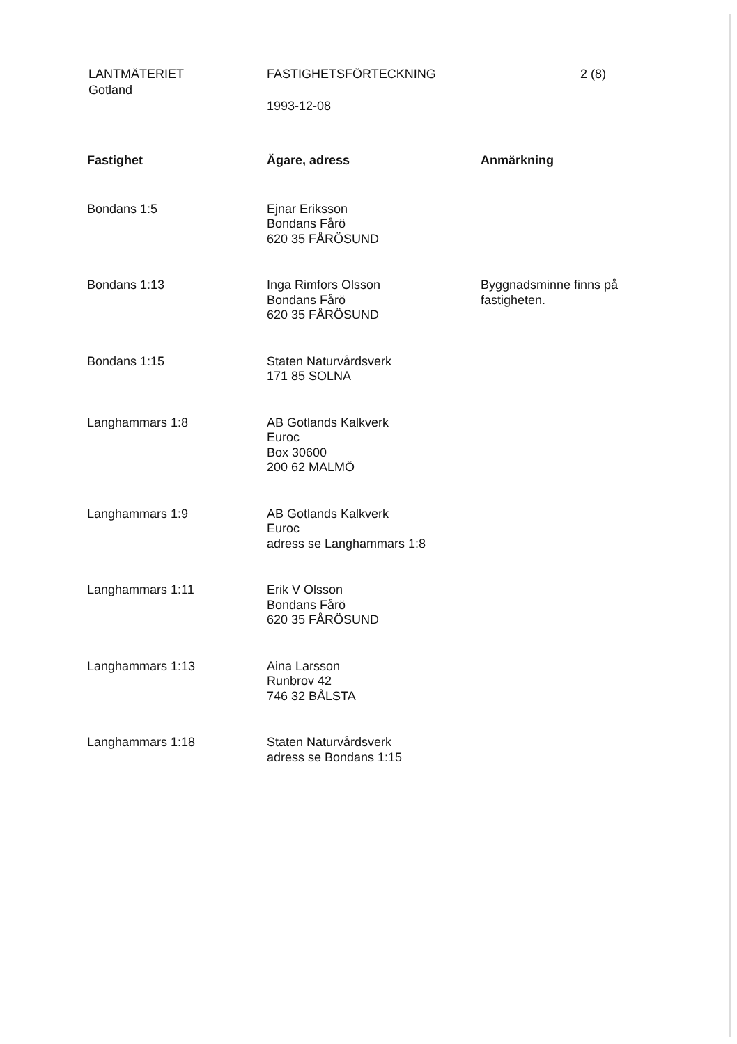LANTMÄTERIET
Gotland
FASTIGHETSFÖRTECKNING
1993-12-08
2 (8)
| Fastighet | Ägare, adress | Anmärkning |
| --- | --- | --- |
| Bondans 1:5 | Ejnar Eriksson Bondans Fårö 620 35 FÅRÖSUND | |
| Bondans 1:13 | Inga Rimfors Olsson Bondans Fårö 620 35 FÅRÖSUND | Byggnadsminne finns på fastigheten. |
| Bondans 1:15 | Staten Naturvårdsverk 171 85 SOLNA | |
| Langhammars 1:8 | AB Gotlands Kalkverk Euroc Box 30600 200 62 MALMÖ | |
| Langhammars 1:9 | AB Gotlands Kalkverk Euroc adress se Langhammars 1:8 | |
| Langhammars 1:11 | Erik V Olsson Bondans Fårö 620 35 FÅRÖSUND | |
| Langhammars 1:13 | Aina Larsson Runbrov 42 746 32 BÅLSTA | |
| Langhammars 1:18 | Staten Naturvårdsverk adress se Bondans 1:15 | |